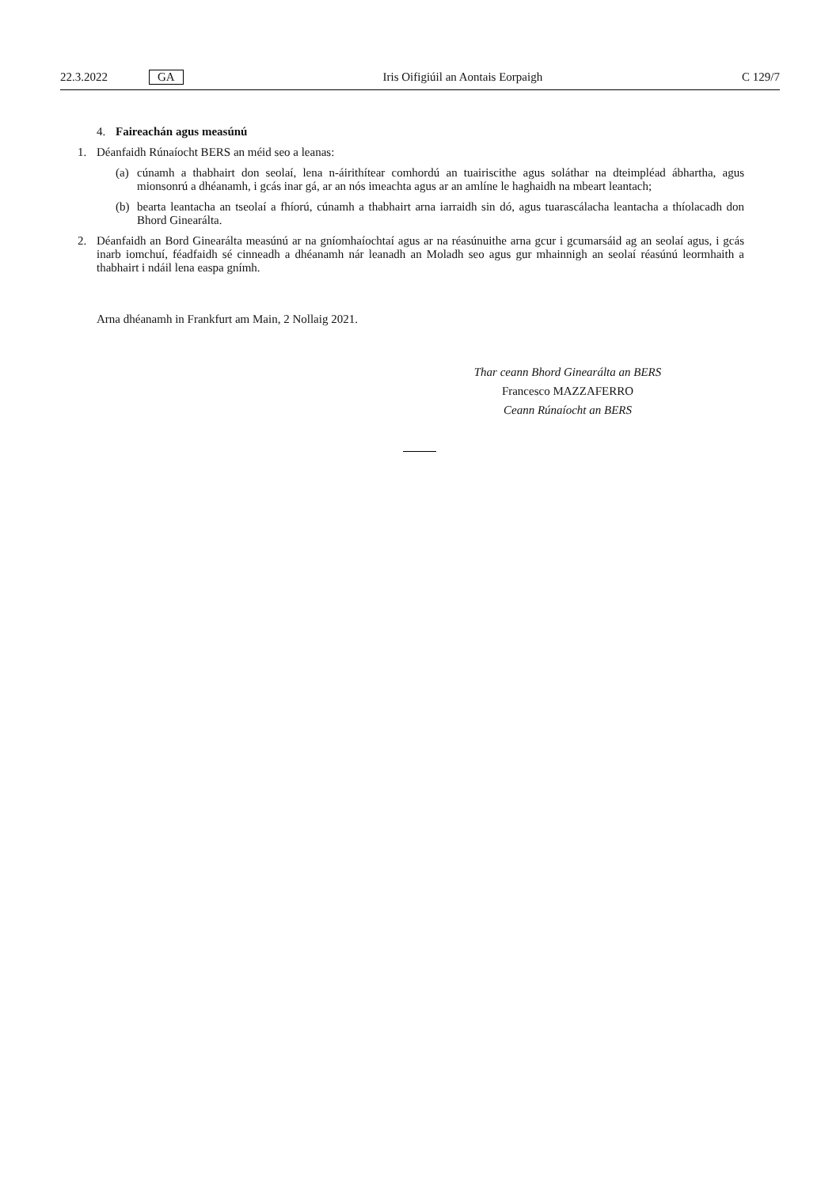22.3.2022 GA Iris Oifigiúil an Aontais Eorpaigh C 129/7
4. Faireachán agus measúnú
1. Déanfaidh Rúnaíocht BERS an méid seo a leanas:
(a) cúnamh a thabhairt don seolaí, lena n-áirithítear comhordú an tuairiscithe agus soláthar na dteimpléad ábhartha, agus mionsonrú a dhéanamh, i gcás inar gá, ar an nós imeachta agus ar an amlíne le haghaidh na mbeart leantach;
(b) bearta leantacha an tseolaí a fhíorú, cúnamh a thabhairt arna iarraidh sin dó, agus tuarascálacha leantacha a thíolacadh don Bhord Ginearálta.
2. Déanfaidh an Bord Ginearálta measúnú ar na gníomhaíochtaí agus ar na réasúnuithe arna gcur i gcumarsáid ag an seolaí agus, i gcás inarb iomchuí, féadfaidh sé cinneadh a dhéanamh nár leanadh an Moladh seo agus gur mhainnigh an seolaí réasúnú leormhaith a thabhairt i ndáil lena easpa gnímh.
Arna dhéanamh in Frankfurt am Main, 2 Nollaig 2021.
Thar ceann Bhord Ginearálta an BERS
Francesco MAZZAFERRO
Ceann Rúnaíocht an BERS